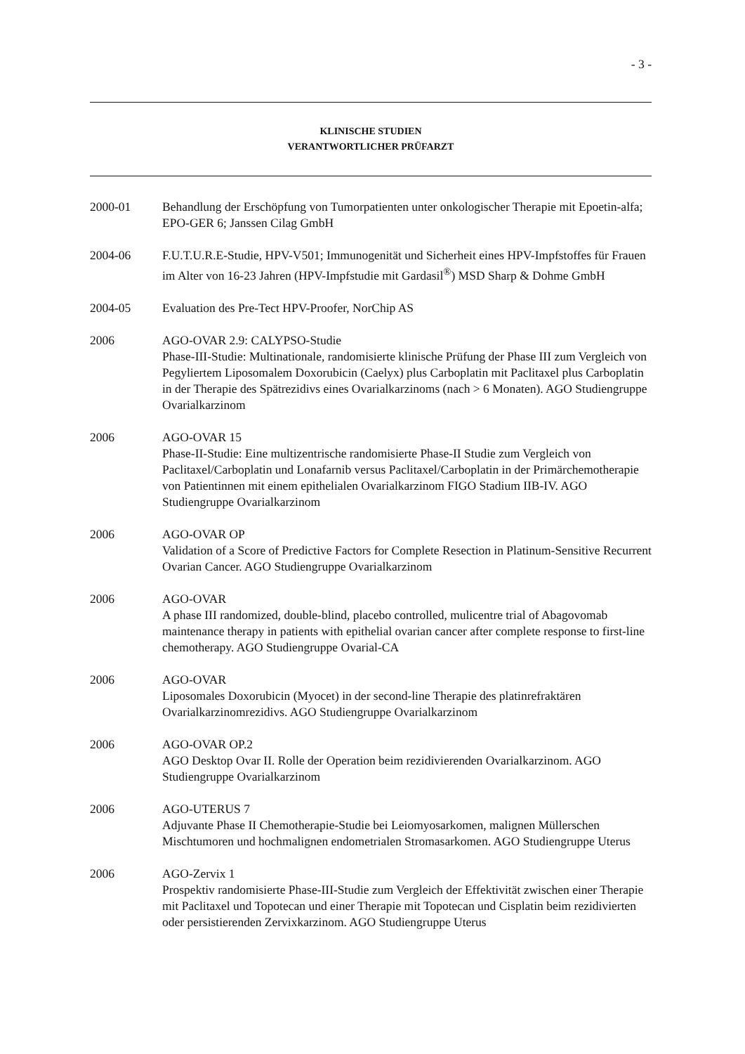- 3 -
KLINISCHE STUDIEN
VERANTWORTLICHER PRÜFARZT
2000-01 Behandlung der Erschöpfung von Tumorpatienten unter onkologischer Therapie mit Epoetin-alfa; EPO-GER 6; Janssen Cilag GmbH
2004-06 F.U.T.U.R.E-Studie, HPV-V501; Immunogenität und Sicherheit eines HPV-Impfstoffes für Frauen im Alter von 16-23 Jahren (HPV-Impfstudie mit Gardasil<sup>®</sup>) MSD Sharp & Dohme GmbH
2004-05 Evaluation des Pre-Tect HPV-Proofer, NorChip AS
2006 AGO-OVAR 2.9: CALYPSO-Studie
Phase-III-Studie: Multinationale, randomisierte klinische Prüfung der Phase III zum Vergleich von Pegyliertem Liposomalem Doxorubicin (Caelyx) plus Carboplatin mit Paclitaxel plus Carboplatin in der Therapie des Spätrezidivs eines Ovarialkarzinoms (nach > 6 Monaten). AGO Studiengruppe Ovarialkarzinom
2006 AGO-OVAR 15
Phase-II-Studie: Eine multizentrische randomisierte Phase-II Studie zum Vergleich von Paclitaxel/Carboplatin und Lonafarnib versus Paclitaxel/Carboplatin in der Primärchemotherapie von Patientinnen mit einem epithelialen Ovarialkarzinom FIGO Stadium IIB-IV. AGO Studiengruppe Ovarialkarzinom
2006 AGO-OVAR OP
Validation of a Score of Predictive Factors for Complete Resection in Platinum-Sensitive Recurrent Ovarian Cancer. AGO Studiengruppe Ovarialkarzinom
2006 AGO-OVAR
A phase III randomized, double-blind, placebo controlled, mulicentre trial of Abagovomab maintenance therapy in patients with epithelial ovarian cancer after complete response to first-line chemotherapy. AGO Studiengruppe Ovarial-CA
2006 AGO-OVAR
Liposomales Doxorubicin (Myocet) in der second-line Therapie des platinrefraktären Ovarialkarzinomrezidivs. AGO Studiengruppe Ovarialkarzinom
2006 AGO-OVAR OP.2
AGO Desktop Ovar II. Rolle der Operation beim rezidivierenden Ovarialkarzinom. AGO Studiengruppe Ovarialkarzinom
2006 AGO-UTERUS 7
Adjuvante Phase II Chemotherapie-Studie bei Leiomyosarkomen, malignen Müllerschen Mischtumoren und hochmalignen endometrialen Stromasarkomen. AGO Studiengruppe Uterus
2006 AGO-Zervix 1
Prospektiv randomisierte Phase-III-Studie zum Vergleich der Effektivität zwischen einer Therapie mit Paclitaxel und Topotecan und einer Therapie mit Topotecan und Cisplatin beim rezidivierten oder persistierenden Zervixkarzinom. AGO Studiengruppe Uterus